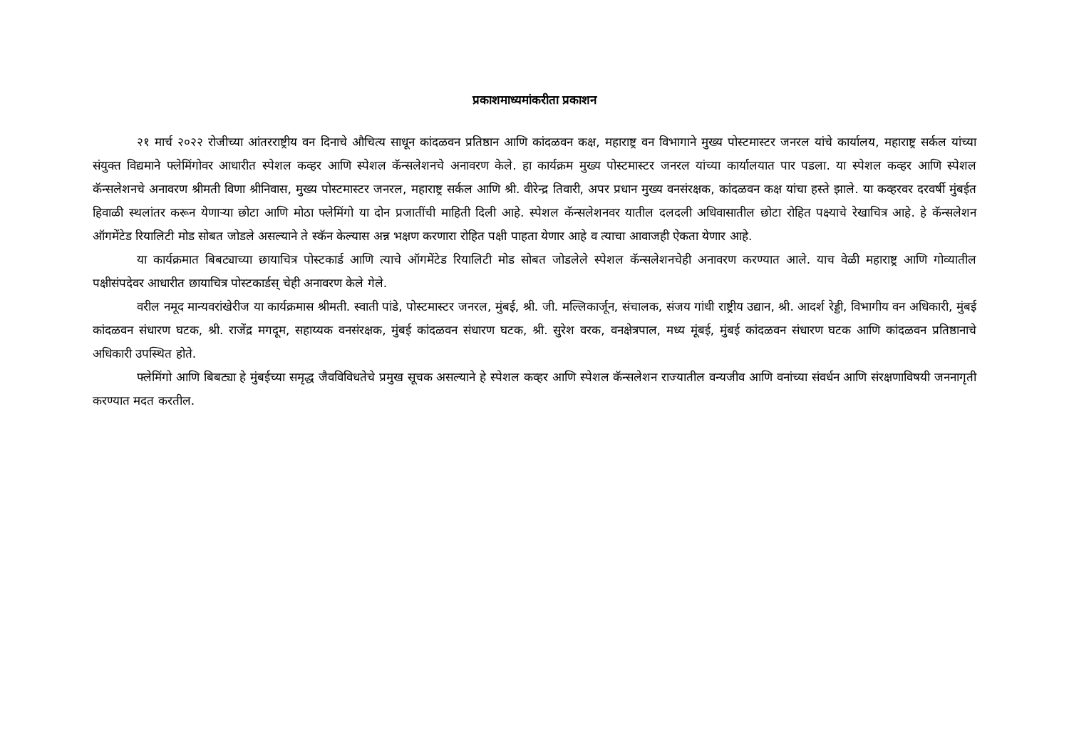प्रकाशमाध्यमांकरीता प्रकाशन
२१ मार्च २०२२ रोजीच्या आंतरराष्ट्रीय वन दिनाचे औचित्य साधून कांदळवन प्रतिष्ठान आणि कांदळवन कक्ष, महाराष्ट्र वन विभागाने मुख्य पोस्टमास्टर जनरल यांचे कार्यालय, महाराष्ट्र सर्कल यांच्या संयुक्त विद्यमाने फ्लेमिंगोवर आधारीत स्पेशल कव्हर आणि स्पेशल कॅन्सलेशनचे अनावरण केले. हा कार्यक्रम मुख्य पोस्टमास्टर जनरल यांच्या कार्यालयात पार पडला. या स्पेशल कव्हर आणि स्पेशल कॅन्सलेशनचे अनावरण श्रीमती विणा श्रीनिवास, मुख्य पोस्टमास्टर जनरल, महाराष्ट्र सर्कल आणि श्री. वीरेन्द्र तिवारी, अपर प्रधान मुख्य वनसंरक्षक, कांदळवन कक्ष यांचा हस्ते झाले. या कव्हरवर दरवर्षी मुंबईत हिवाळी स्थलांतर करून येणाऱ्या छोटा आणि मोठा फ्लेमिंगो या दोन प्रजातींची माहिती दिली आहे. स्पेशल कॅन्सलेशनवर यातील दलदली अधिवासातील छोटा रोहित पक्ष्याचे रेखाचित्र आहे. हे कॅन्सलेशन ऑगमेंटेड रियालिटी मोड सोबत जोडले असल्याने ते स्कॅन केल्यास अन्न भक्षण करणारा रोहित पक्षी पाहता येणार आहे व त्याचा आवाजही ऐकता येणार आहे.
या कार्यक्रमात बिबट्याच्या छायाचित्र पोस्टकार्ड आणि त्याचे ऑगमेंटेड रियालिटी मोड सोबत जोडलेले स्पेशल कॅन्सलेशनचेही अनावरण करण्यात आले. याच वेळी महाराष्ट्र आणि गोव्यातील पक्षीसंपदेवर आधारीत छायाचित्र पोस्टकार्डस् चेही अनावरण केले गेले.
वरील नमूद मान्यवरांखेरीज या कार्यक्रमास श्रीमती. स्वाती पांडे, पोस्टमास्टर जनरल, मुंबई, श्री. जी. मल्लिकार्जून, संचालक, संजय गांधी राष्ट्रीय उद्यान, श्री. आदर्श रेड्डी, विभागीय वन अधिकारी, मुंबई कांदळवन संधारण घटक, श्री. राजेंद्र मगदूम, सहाय्यक वनसंरक्षक, मुंबई कांदळवन संधारण घटक, श्री. सुरेश वरक, वनक्षेत्रपाल, मध्य मूंबई, मुंबई कांदळवन संधारण घटक आणि कांदळवन प्रतिष्ठानाचे अधिकारी उपस्थित होते.
फ्लेमिंगो आणि बिबट्या हे मुंबईच्या समृद्ध जैवविविधतेचे प्रमुख सूचक असल्याने हे स्पेशल कव्हर आणि स्पेशल कॅन्सलेशन राज्यातील वन्यजीव आणि वनांच्या संवर्धन आणि संरक्षणाविषयी जननागृती करण्यात मदत करतील.